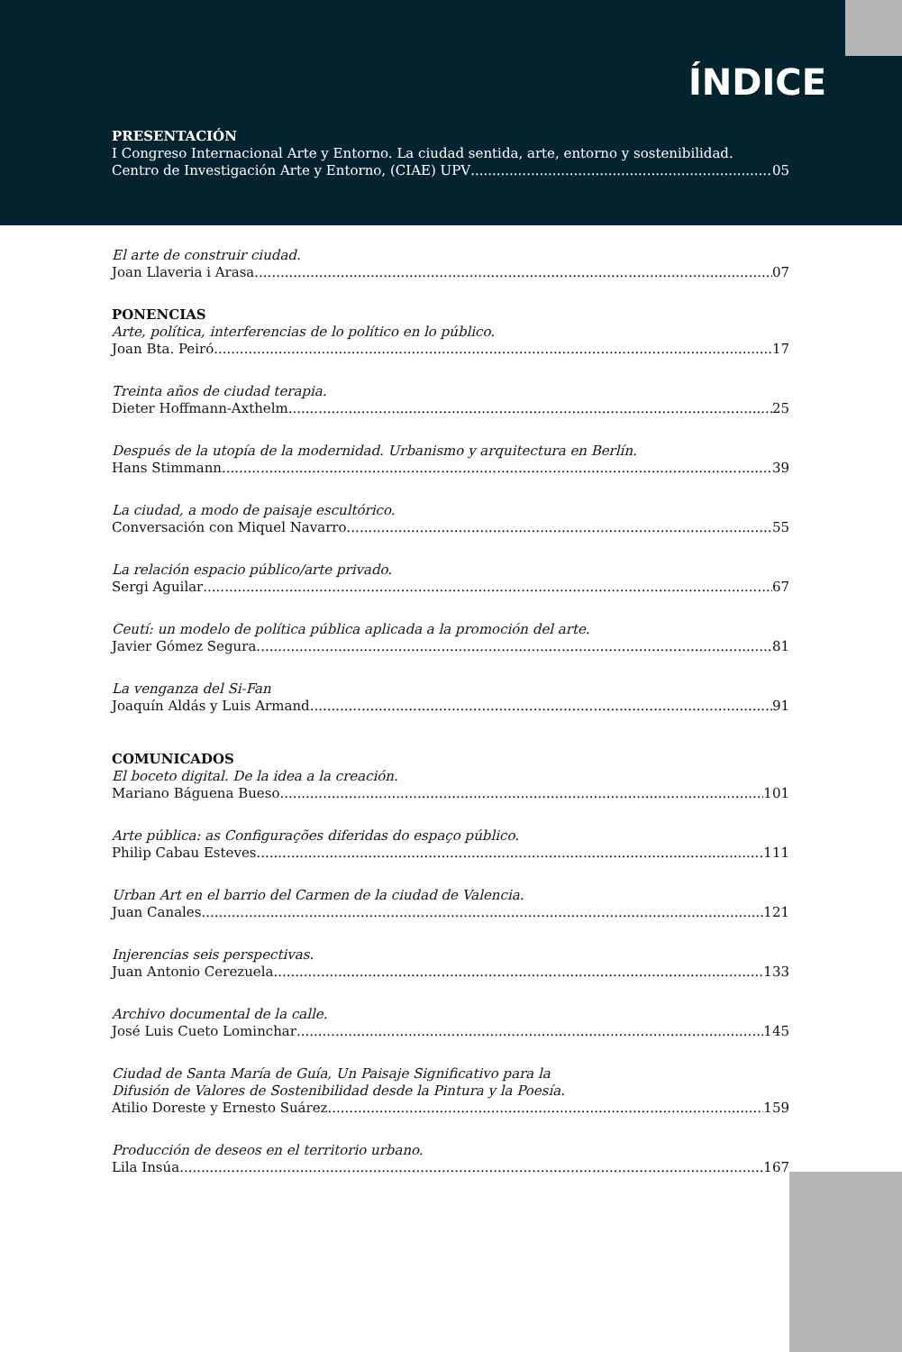ÍNDICE
PRESENTACIÓN
I Congreso Internacional Arte y Entorno. La ciudad sentida, arte, entorno y sostenibilidad.
Centro de Investigación Arte y Entorno, (CIAE) UPV 05
El arte de construir ciudad.
Joan Llaveria i Arasa 07
PONENCIAS
Arte, política, interferencias de lo político en lo público.
Joan Bta. Peiró 17
Treinta años de ciudad terapia.
Dieter Hoffmann-Axthelm 25
Después de la utopía de la modernidad. Urbanismo y arquitectura en Berlín.
Hans Stimmann 39
La ciudad, a modo de paisaje escultórico.
Conversación con Miquel Navarro 55
La relación espacio público/arte privado.
Sergi Aguilar 67
Ceutí: un modelo de política pública aplicada a la promoción del arte.
Javier Gómez Segura 81
La venganza del Si-Fan
Joaquín Aldás y Luis Armand 91
COMUNICADOS
El boceto digital. De la idea a la creación.
Mariano Báguena Bueso 101
Arte pública: as Configurações diferidas do espaço público.
Philip Cabau Esteves 111
Urban Art en el barrio del Carmen de la ciudad de Valencia.
Juan Canales 121
Injerencias seis perspectivas.
Juan Antonio Cerezuela 133
Archivo documental de la calle.
José Luis Cueto Lominchar 145
Ciudad de Santa María de Guía, Un Paisaje Significativo para la
Difusión de Valores de Sostenibilidad desde la Pintura y la Poesía.
Atilio Doreste y Ernesto Suárez 159
Producción de deseos en el territorio urbano.
Lila Insúa 167